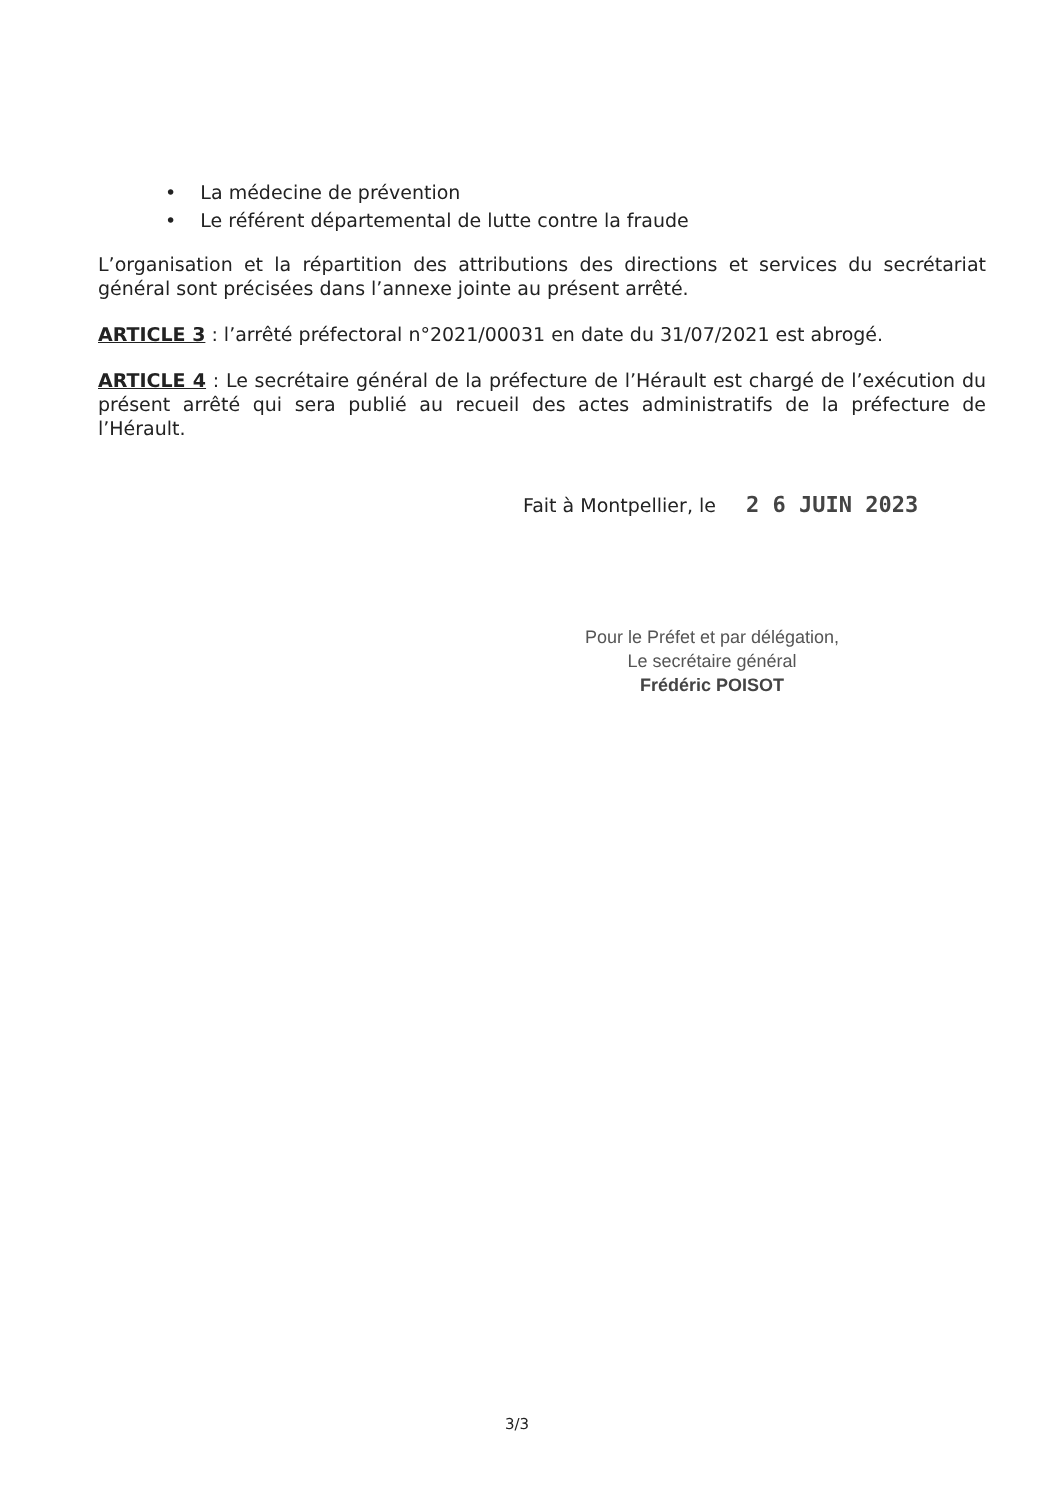• La médecine de prévention
• Le référent départemental de lutte contre la fraude
L’organisation et la répartition des attributions des directions et services du secrétariat général sont précisées dans l’annexe jointe au présent arrêté.
ARTICLE 3 : l’arrêté préfectoral n°2021/00031 en date du 31/07/2021 est abrogé.
ARTICLE 4 : Le secrétaire général de la préfecture de l’Hérault est chargé de l’exécution du présent arrêté qui sera publié au recueil des actes administratifs de la préfecture de l’Hérault.
Fait à Montpellier, le 2 6 JUIN 2023
Pour le Préfet et par délégation,
Le secrétaire général
Frédéric POISOT
3/3